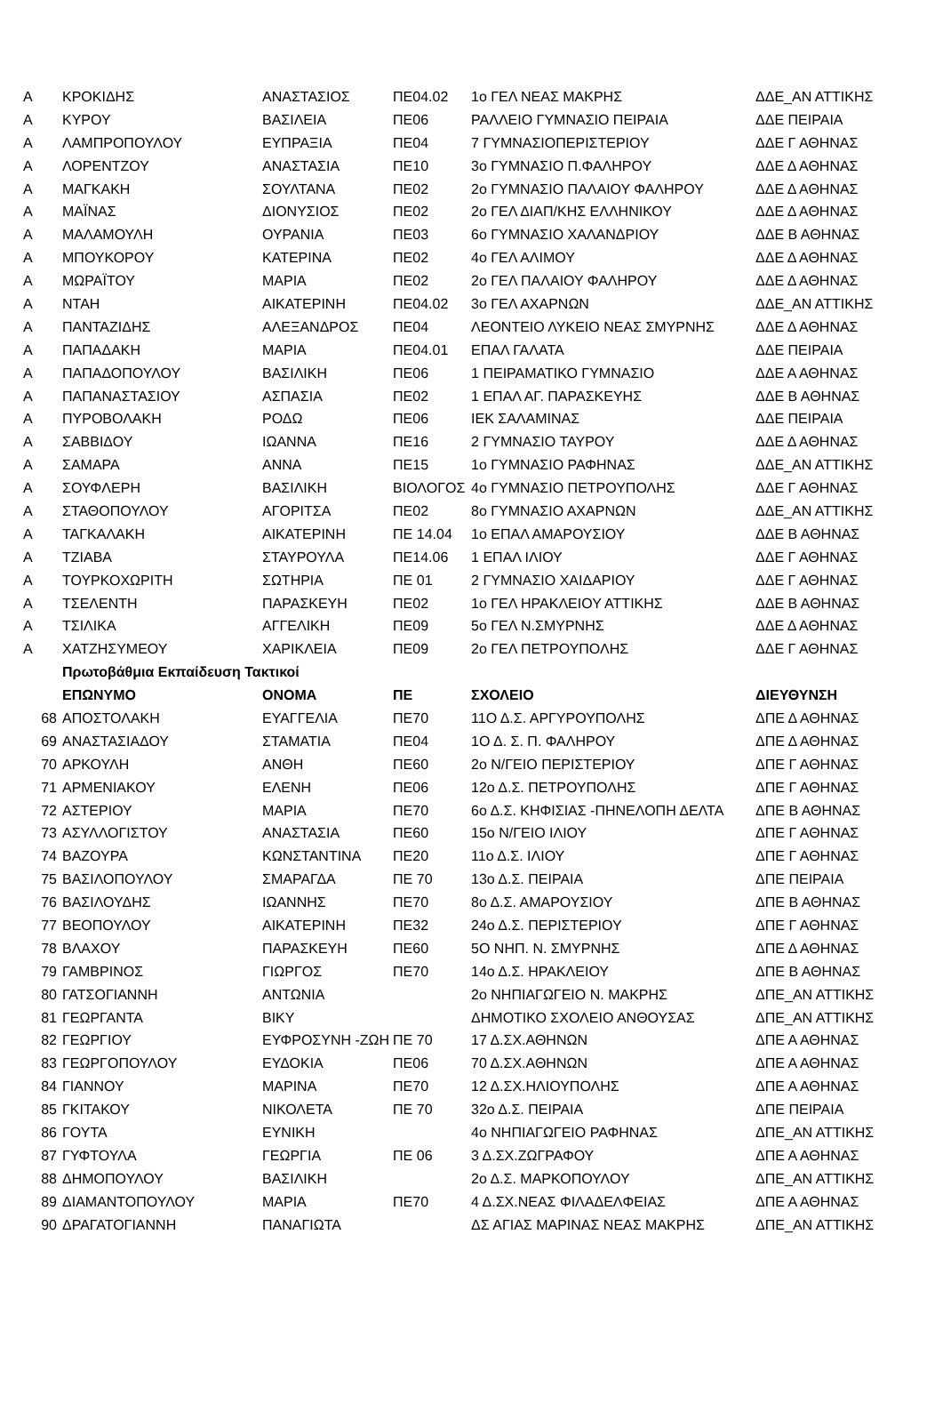| Α | ΚΡΟΚΙΔΗΣ | ΑΝΑΣΤΑΣΙΟΣ | ΠΕ04.02 | 1ο ΓΕΛ ΝΕΑΣ ΜΑΚΡΗΣ | ΔΔΕ_ΑΝ ΑΤΤΙΚΗΣ |
| Α | ΚΥΡΟΥ | ΒΑΣΙΛΕΙΑ | ΠΕ06 | ΡΑΛΛΕΙΟ ΓΥΜΝΑΣΙΟ ΠΕΙΡΑΙΑ | ΔΔΕ ΠΕΙΡΑΙΑ |
| Α | ΛΑΜΠΡΟΠΟΥΛΟΥ | ΕΥΠΡΑΞΙΑ | ΠΕ04 | 7 ΓΥΜΝΑΣΙΟΠΕΡΙΣΤΕΡΙΟΥ | ΔΔΕ Γ ΑΘΗΝΑΣ |
| Α | ΛΟΡΕΝΤΖΟΥ | ΑΝΑΣΤΑΣΙΑ | ΠΕ10 | 3ο ΓΥΜΝΑΣΙΟ Π.ΦΑΛΗΡΟΥ | ΔΔΕ Δ ΑΘΗΝΑΣ |
| Α | ΜΑΓΚΑΚΗ | ΣΟΥΛΤΑΝΑ | ΠΕ02 | 2ο ΓΥΜΝΑΣΙΟ ΠΑΛΑΙΟΥ ΦΑΛΗΡΟΥ | ΔΔΕ Δ ΑΘΗΝΑΣ |
| Α | ΜΑΪΝΑΣ | ΔΙΟΝΥΣΙΟΣ | ΠΕ02 | 2ο ΓΕΛ ΔΙΑΠ/ΚΗΣ ΕΛΛΗΝΙΚΟΥ | ΔΔΕ Δ ΑΘΗΝΑΣ |
| Α | ΜΑΛΑΜΟΥΛΗ | ΟΥΡΑΝΙΑ | ΠΕ03 | 6ο ΓΥΜΝΑΣΙΟ ΧΑΛΑΝΔΡΙΟΥ | ΔΔΕ Β ΑΘΗΝΑΣ |
| Α | ΜΠΟΥΚΟΡΟΥ | ΚΑΤΕΡΙΝΑ | ΠΕ02 | 4ο ΓΕΛ ΑΛΙΜΟΥ | ΔΔΕ Δ ΑΘΗΝΑΣ |
| Α | ΜΩΡΑΪΤΟΥ | ΜΑΡΙΑ | ΠΕ02 | 2ο ΓΕΛ ΠΑΛΑΙΟΥ ΦΑΛΗΡΟΥ | ΔΔΕ Δ ΑΘΗΝΑΣ |
| Α | ΝΤΑΗ | ΑΙΚΑΤΕΡΙΝΗ | ΠΕ04.02 | 3ο ΓΕΛ ΑΧΑΡΝΩΝ | ΔΔΕ_ΑΝ ΑΤΤΙΚΗΣ |
| Α | ΠΑΝΤΑΖΙΔΗΣ | ΑΛΕΞΑΝΔΡΟΣ | ΠΕ04 | ΛΕΟΝΤΕΙΟ ΛΥΚΕΙΟ ΝΕΑΣ ΣΜΥΡΝΗΣ | ΔΔΕ Δ ΑΘΗΝΑΣ |
| Α | ΠΑΠΑΔΑΚΗ | ΜΑΡΙΑ | ΠΕ04.01 | ΕΠΑΛ ΓΑΛΑΤΑ | ΔΔΕ ΠΕΙΡΑΙΑ |
| Α | ΠΑΠΑΔΟΠΟΥΛΟΥ | ΒΑΣΙΛΙΚΗ | ΠΕ06 | 1 ΠΕΙΡΑΜΑΤΙΚΟ ΓΥΜΝΑΣΙΟ | ΔΔΕ Α ΑΘΗΝΑΣ |
| Α | ΠΑΠΑΝΑΣΤΑΣΙΟΥ | ΑΣΠΑΣΙΑ | ΠΕ02 | 1 ΕΠΑΛ ΑΓ. ΠΑΡΑΣΚΕΥΗΣ | ΔΔΕ Β ΑΘΗΝΑΣ |
| Α | ΠΥΡΟΒΟΛΑΚΗ | ΡΟΔΩ | ΠΕ06 | ΙΕΚ ΣΑΛΑΜΙΝΑΣ | ΔΔΕ ΠΕΙΡΑΙΑ |
| Α | ΣΑΒΒΙΔΟΥ | ΙΩΑΝΝΑ | ΠΕ16 | 2 ΓΥΜΝΑΣΙΟ ΤΑΥΡΟΥ | ΔΔΕ Δ ΑΘΗΝΑΣ |
| Α | ΣΑΜΑΡΑ | ΑΝΝΑ | ΠΕ15 | 1ο ΓΥΜΝΑΣΙΟ ΡΑΦΗΝΑΣ | ΔΔΕ_ΑΝ ΑΤΤΙΚΗΣ |
| Α | ΣΟΥΦΛΕΡΗ | ΒΑΣΙΛΙΚΗ | ΒΙΟΛΟΓΟΣ | 4ο ΓΥΜΝΑΣΙΟ ΠΕΤΡΟΥΠΟΛΗΣ | ΔΔΕ Γ ΑΘΗΝΑΣ |
| Α | ΣΤΑΘΟΠΟΥΛΟΥ | ΑΓΟΡΙΤΣΑ | ΠΕ02 | 8ο ΓΥΜΝΑΣΙΟ ΑΧΑΡΝΩΝ | ΔΔΕ_ΑΝ ΑΤΤΙΚΗΣ |
| Α | ΤΑΓΚΑΛΑΚΗ | ΑΙΚΑΤΕΡΙΝΗ | ΠΕ 14.04 | 1ο ΕΠΑΛ ΑΜΑΡΟΥΣΙΟΥ | ΔΔΕ Β ΑΘΗΝΑΣ |
| Α | ΤΖΙΑΒΑ | ΣΤΑΥΡΟΥΛΑ | ΠΕ14.06 | 1 ΕΠΑΛ ΙΛΙΟΥ | ΔΔΕ Γ ΑΘΗΝΑΣ |
| Α | ΤΟΥΡΚΟΧΩΡΙΤΗ | ΣΩΤΗΡΙΑ | ΠΕ 01 | 2 ΓΥΜΝΑΣΙΟ ΧΑΙΔΑΡΙΟΥ | ΔΔΕ Γ ΑΘΗΝΑΣ |
| Α | ΤΣΕΛΕΝΤΗ | ΠΑΡΑΣΚΕΥΗ | ΠΕ02 | 1ο ΓΕΛ ΗΡΑΚΛΕΙΟΥ ΑΤΤΙΚΗΣ | ΔΔΕ Β ΑΘΗΝΑΣ |
| Α | ΤΣΙΛΙΚΑ | ΑΓΓΕΛΙΚΗ | ΠΕ09 | 5ο ΓΕΛ Ν.ΣΜΥΡΝΗΣ | ΔΔΕ Δ ΑΘΗΝΑΣ |
| Α | ΧΑΤΖΗΣΥΜΕΟΥ | ΧΑΡΙΚΛΕΙΑ | ΠΕ09 | 2ο ΓΕΛ ΠΕΤΡΟΥΠΟΛΗΣ | ΔΔΕ Γ ΑΘΗΝΑΣ |
| | Πρωτοβάθμια Εκπαίδευση Τακτικοί | | | | |
| | ΕΠΩΝΥΜΟ | ΟΝΟΜΑ | ΠΕ | ΣΧΟΛΕΙΟ | ΔΙΕΥΘΥΝΣΗ |
| 68 | ΑΠΟΣΤΟΛΑΚΗ | ΕΥΑΓΓΕΛΙΑ | ΠΕ70 | 11Ο Δ.Σ. ΑΡΓΥΡΟΥΠΟΛΗΣ | ΔΠΕ Δ ΑΘΗΝΑΣ |
| 69 | ΑΝΑΣΤΑΣΙΑΔΟΥ | ΣΤΑΜΑΤΙΑ | ΠΕ04 | 1Ο Δ. Σ. Π. ΦΑΛΗΡΟΥ | ΔΠΕ Δ ΑΘΗΝΑΣ |
| 70 | ΑΡΚΟΥΛΗ | ΑΝΘΗ | ΠΕ60 | 2ο Ν/ΓΕΙΟ ΠΕΡΙΣΤΕΡΙΟΥ | ΔΠΕ Γ ΑΘΗΝΑΣ |
| 71 | ΑΡΜΕΝΙΑΚΟΥ | ΕΛΕΝΗ | ΠΕ06 | 12ο Δ.Σ. ΠΕΤΡΟΥΠΟΛΗΣ | ΔΠΕ Γ ΑΘΗΝΑΣ |
| 72 | ΑΣΤΕΡΙΟΥ | ΜΑΡΙΑ | ΠΕ70 | 6ο Δ.Σ. ΚΗΦΙΣΙΑΣ -ΠΗΝΕΛΟΠΗ ΔΕΛΤΑ | ΔΠΕ Β ΑΘΗΝΑΣ |
| 73 | ΑΣΥΛΛΟΓΙΣΤΟΥ | ΑΝΑΣΤΑΣΙΑ | ΠΕ60 | 15ο Ν/ΓΕΙΟ ΙΛΙΟΥ | ΔΠΕ Γ ΑΘΗΝΑΣ |
| 74 | ΒΑΖΟΥΡΑ | ΚΩΝΣΤΑΝΤΙΝΑ | ΠΕ20 | 11ο Δ.Σ. ΙΛΙΟΥ | ΔΠΕ Γ ΑΘΗΝΑΣ |
| 75 | ΒΑΣΙΛΟΠΟΥΛΟΥ | ΣΜΑΡΑΓΔΑ | ΠΕ 70 | 13ο Δ.Σ. ΠΕΙΡΑΙΑ | ΔΠΕ ΠΕΙΡΑΙΑ |
| 76 | ΒΑΣΙΛΟΥΔΗΣ | ΙΩΑΝΝΗΣ | ΠΕ70 | 8ο Δ.Σ. ΑΜΑΡΟΥΣΙΟΥ | ΔΠΕ Β ΑΘΗΝΑΣ |
| 77 | ΒΕΟΠΟΥΛΟΥ | ΑΙΚΑΤΕΡΙΝΗ | ΠΕ32 | 24ο Δ.Σ. ΠΕΡΙΣΤΕΡΙΟΥ | ΔΠΕ Γ ΑΘΗΝΑΣ |
| 78 | ΒΛΑΧΟΥ | ΠΑΡΑΣΚΕΥΗ | ΠΕ60 | 5Ο ΝΗΠ. Ν. ΣΜΥΡΝΗΣ | ΔΠΕ Δ ΑΘΗΝΑΣ |
| 79 | ΓΑΜΒΡΙΝΟΣ | ΓΙΩΡΓΟΣ | ΠΕ70 | 14ο Δ.Σ. ΗΡΑΚΛΕΙΟΥ | ΔΠΕ Β ΑΘΗΝΑΣ |
| 80 | ΓΑΤΣΟΓΙΑΝΝΗ | ΑΝΤΩΝΙΑ | | 2ο ΝΗΠΙΑΓΩΓΕΙΟ Ν. ΜΑΚΡΗΣ | ΔΠΕ_ΑΝ ΑΤΤΙΚΗΣ |
| 81 | ΓΕΩΡΓΑΝΤΑ | ΒΙΚΥ | | ΔΗΜΟΤΙΚΟ ΣΧΟΛΕΙΟ ΑΝΘΟΥΣΑΣ | ΔΠΕ_ΑΝ ΑΤΤΙΚΗΣ |
| 82 | ΓΕΩΡΓΙΟΥ | ΕΥΦΡΟΣΥΝΗ -ΖΩΗ | ΠΕ 70 | 17 Δ.ΣΧ.ΑΘΗΝΩΝ | ΔΠΕ Α ΑΘΗΝΑΣ |
| 83 | ΓΕΩΡΓΟΠΟΥΛΟΥ | ΕΥΔΟΚΙΑ | ΠΕ06 | 70 Δ.ΣΧ.ΑΘΗΝΩΝ | ΔΠΕ Α ΑΘΗΝΑΣ |
| 84 | ΓΙΑΝΝΟΥ | ΜΑΡΙΝΑ | ΠΕ70 | 12 Δ.ΣΧ.ΗΛΙΟΥΠΟΛΗΣ | ΔΠΕ Α ΑΘΗΝΑΣ |
| 85 | ΓΚΙΤΑΚΟΥ | ΝΙΚΟΛΕΤΑ | ΠΕ 70 | 32ο Δ.Σ. ΠΕΙΡΑΙΑ | ΔΠΕ ΠΕΙΡΑΙΑ |
| 86 | ΓΟΥΤΑ | ΕΥΝΙΚΗ | | 4ο ΝΗΠΙΑΓΩΓΕΙΟ ΡΑΦΗΝΑΣ | ΔΠΕ_ΑΝ ΑΤΤΙΚΗΣ |
| 87 | ΓΥΦΤΟΥΛΑ | ΓΕΩΡΓΙΑ | ΠΕ 06 | 3 Δ.ΣΧ.ΖΩΓΡΑΦΟΥ | ΔΠΕ Α ΑΘΗΝΑΣ |
| 88 | ΔΗΜΟΠΟΥΛΟΥ | ΒΑΣΙΛΙΚΗ | | 2ο Δ.Σ. ΜΑΡΚΟΠΟΥΛΟΥ | ΔΠΕ_ΑΝ ΑΤΤΙΚΗΣ |
| 89 | ΔΙΑΜΑΝΤΟΠΟΥΛΟΥ | ΜΑΡΙΑ | ΠΕ70 | 4 Δ.ΣΧ.ΝΕΑΣ ΦΙΛΑΔΕΛΦΕΙΑΣ | ΔΠΕ Α ΑΘΗΝΑΣ |
| 90 | ΔΡΑΓΑΤΟΓΙΑΝΝΗ | ΠΑΝΑΓΙΩΤΑ | | ΔΣ ΑΓΙΑΣ ΜΑΡΙΝΑΣ ΝΕΑΣ ΜΑΚΡΗΣ | ΔΠΕ_ΑΝ ΑΤΤΙΚΗΣ |